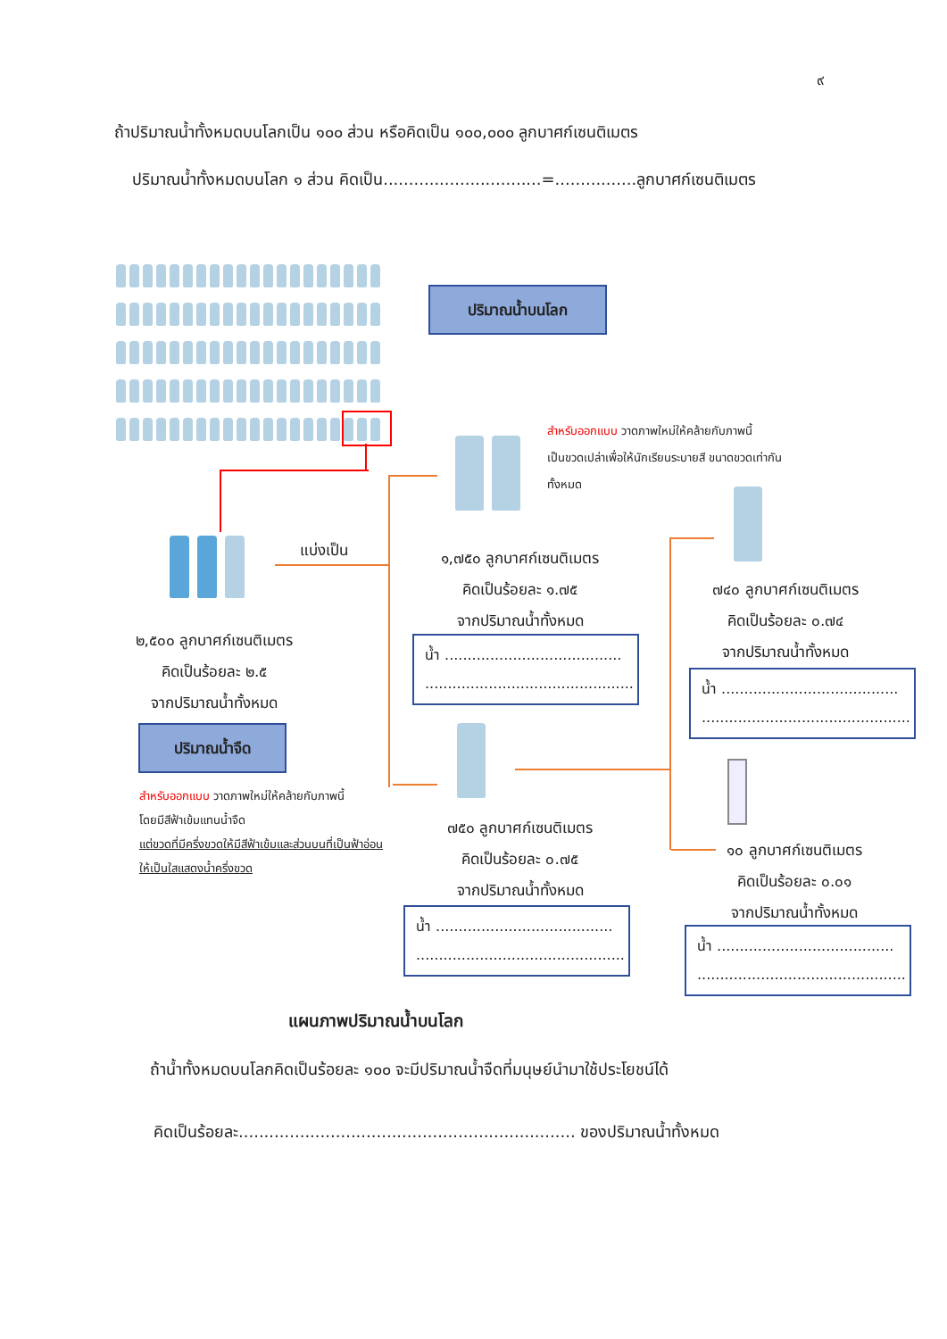๙
ถ้าปริมาณน้ำทั้งหมดบนโลกเป็น ๑๐๐ ส่วน หรือคิดเป็น ๑๐๐,๐๐๐ ลูกบาศก์เซนติเมตร
ปริมาณน้ำทั้งหมดบนโลก ๑ ส่วน คิดเป็น...............................=................ลูกบาศก์เซนติเมตร
ปริมาณน้ำบนโลก
แบ่งเป็น
๒,๕๐๐ ลูกบาศก์เซนติเมตร
คิดเป็นร้อยละ ๒.๕
จากปริมาณน้ำทั้งหมด
ปริมาณน้ำจืด
สำหรับออกแบบ วาดภาพใหม่ให้คล้ายกับภาพนี้
โดยมีสีฟ้าเข้มแทนน้ำจืด
แต่ขวดที่มีครึ่งขวดให้มีสีฟ้าเข้มและส่วนบนที่เป็นฟ้าอ่อนให้เป็นใสแสดงน้ำครึ่งขวด
สำหรับออกแบบ วาดภาพใหม่ให้คล้ายกับภาพนี้
เป็นขวดเปล่าเพื่อให้นักเรียนระบายสี ขนาดขวดเท่ากันทั้งหมด
๑,๗๕๐ ลูกบาศก์เซนติเมตร
คิดเป็นร้อยละ ๑.๗๕
จากปริมาณน้ำทั้งหมด
น้ำ .......................................
..............................................
๗๕๐ ลูกบาศก์เซนติเมตร
คิดเป็นร้อยละ ๐.๗๕
จากปริมาณน้ำทั้งหมด
น้ำ .......................................
..............................................
๗๔๐ ลูกบาศก์เซนติเมตร
คิดเป็นร้อยละ ๐.๗๔
จากปริมาณน้ำทั้งหมด
น้ำ .......................................
..............................................
๑๐ ลูกบาศก์เซนติเมตร
คิดเป็นร้อยละ ๐.๐๑
จากปริมาณน้ำทั้งหมด
น้ำ .......................................
..............................................
แผนภาพปริมาณน้ำบนโลก
ถ้าน้ำทั้งหมดบนโลกคิดเป็นร้อยละ ๑๐๐ จะมีปริมาณน้ำจืดที่มนุษย์นำมาใช้ประโยชน์ได้
คิดเป็นร้อยละ.................................................................. ของปริมาณน้ำทั้งหมด